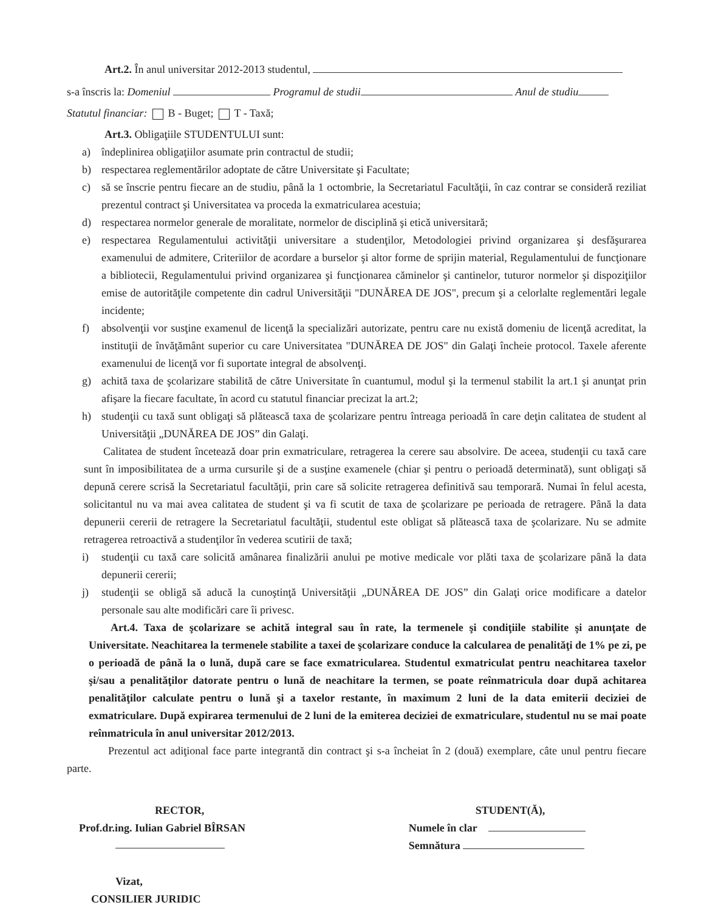Art.2. În anul universitar 2012-2013 studentul,
s-a înscris la: Domeniul Programul de studii Anul de studiu
Statutul financiar: B - Buget; T - Taxă;
Art.3. Obligaţiile STUDENTULUI sunt:
a) îndeplinirea obligaţiilor asumate prin contractul de studii;
b) respectarea reglementărilor adoptate de către Universitate şi Facultate;
c) să se înscrie pentru fiecare an de studiu, până la 1 octombrie, la Secretariatul Facultăţii, în caz contrar se consideră reziliat prezentul contract şi Universitatea va proceda la exmatricularea acestuia;
d) respectarea normelor generale de moralitate, normelor de disciplină şi etică universitară;
e) respectarea Regulamentului activităţii universitare a studenţilor, Metodologiei privind organizarea şi desfăşurarea examenului de admitere, Criteriilor de acordare a burselor şi altor forme de sprijin material, Regulamentului de funcţionare a bibliotecii, Regulamentului privind organizarea şi funcţionarea căminelor şi cantinelor, tuturor normelor şi dispoziţiilor emise de autorităţile competente din cadrul Universităţii "DUNĂREA DE JOS", precum şi a celorlalte reglementări legale incidente;
f) absolvenţii vor susţine examenul de licenţă la specializări autorizate, pentru care nu există domeniu de licenţă acreditat, la instituţii de învăţământ superior cu care Universitatea "DUNĂREA DE JOS" din Galaţi încheie protocol. Taxele aferente examenului de licenţă vor fi suportate integral de absolvenţi.
g) achită taxa de şcolarizare stabilită de către Universitate în cuantumul, modul şi la termenul stabilit la art.1 şi anunţat prin afişare la fiecare facultate, în acord cu statutul financiar precizat la art.2;
h) studenţii cu taxă sunt obligaţi să plătească taxa de şcolarizare pentru întreaga perioadă în care deţin calitatea de student al Universităţii „DUNĂREA DE JOS” din Galaţi.
Calitatea de student încetează doar prin exmatriculare, retragerea la cerere sau absolvire. De aceea, studenţii cu taxă care sunt în imposibilitatea de a urma cursurile şi de a susţine examenele (chiar şi pentru o perioadă determinată), sunt obligaţi să depună cerere scrisă la Secretariatul facultăţii, prin care să solicite retragerea definitivă sau temporară. Numai în felul acesta, solicitantul nu va mai avea calitatea de student şi va fi scutit de taxa de şcolarizare pe perioada de retragere. Până la data depunerii cererii de retragere la Secretariatul facultăţii, studentul este obligat să plătească taxa de şcolarizare. Nu se admite retragerea retroactivă a studenţilor în vederea scutirii de taxă;
i) studenţii cu taxă care solicită amânarea finalizării anului pe motive medicale vor plăti taxa de şcolarizare până la data depunerii cererii;
j) studenţii se obligă să aducă la cunoştinţă Universităţii „DUNĂREA DE JOS” din Galaţi orice modificare a datelor personale sau alte modificări care îi privesc.
Art.4. Taxa de şcolarizare se achită integral sau în rate, la termenele şi condiţiile stabilite şi anunţate de Universitate. Neachitarea la termenele stabilite a taxei de şcolarizare conduce la calcularea de penalităţi de 1% pe zi, pe o perioadă de până la o lună, după care se face exmatricularea. Studentul exmatriculat pentru neachitarea taxelor şi/sau a penalităţilor datorate pentru o lună de neachitare la termen, se poate reînmatricula doar după achitarea penalităţilor calculate pentru o lună şi a taxelor restante, în maximum 2 luni de la data emiterii deciziei de exmatriculare. După expirarea termenului de 2 luni de la emiterea deciziei de exmatriculare, studentul nu se mai poate reînmatricula în anul universitar 2012/2013.
Prezentul act adiţional face parte integrantă din contract şi s-a încheiat în 2 (două) exemplare, câte unul pentru fiecare parte.
RECTOR,
Prof.dr.ing. Iulian Gabriel BÎRSAN
Vizat,
CONSILIER JURIDIC
STUDENT(Ă),
Numele în clar
Semnătura